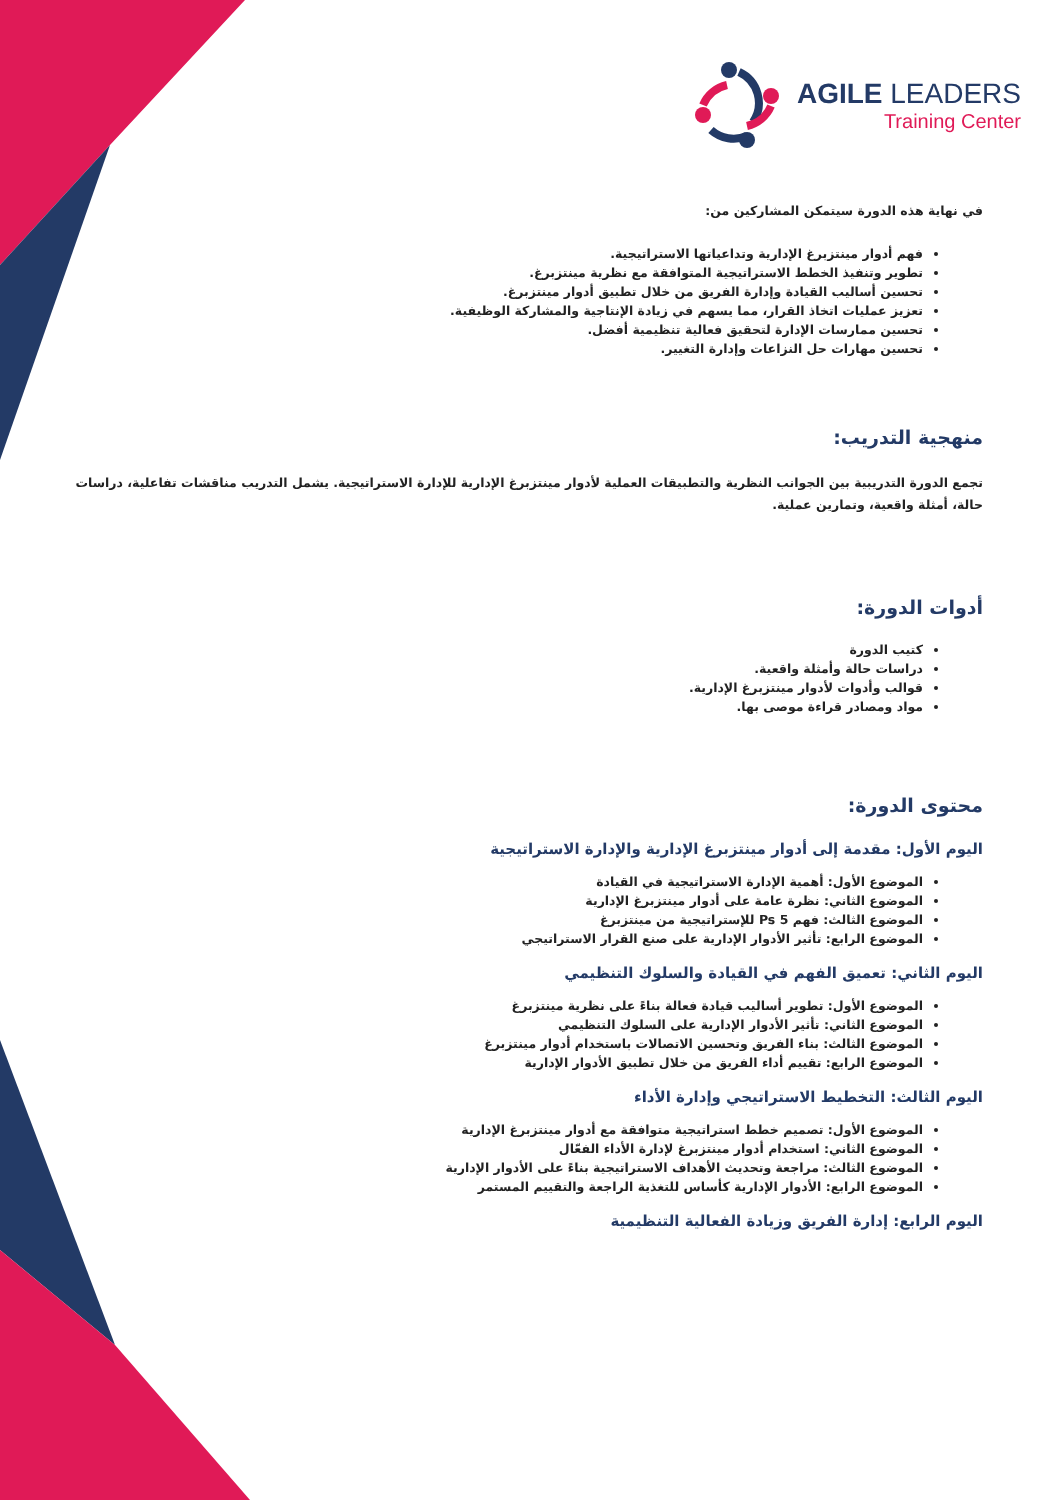AGILE LEADERS
Training Center
في نهاية هذه الدورة سيتمكن المشاركين من:
فهم أدوار مينتزبرغ الإدارية وتداعياتها الاستراتيجية.
تطوير وتنفيذ الخطط الاستراتيجية المتوافقة مع نظرية مينتزبرغ.
تحسين أساليب القيادة وإدارة الفريق من خلال تطبيق أدوار مينتزبرغ.
تعزيز عمليات اتخاذ القرار، مما يسهم في زيادة الإنتاجية والمشاركة الوظيفية.
تحسين ممارسات الإدارة لتحقيق فعالية تنظيمية أفضل.
تحسين مهارات حل النزاعات وإدارة التغيير.
منهجية التدريب:
تجمع الدورة التدريبية بين الجوانب النظرية والتطبيقات العملية لأدوار مينتزبرغ الإدارية للإدارة الاستراتيجية. يشمل التدريب مناقشات تفاعلية، دراسات حالة، أمثلة واقعية، وتمارين عملية.
أدوات الدورة:
كتيب الدورة
دراسات حالة وأمثلة واقعية.
قوالب وأدوات لأدوار مينتزبرغ الإدارية.
مواد ومصادر قراءة موصى بها.
محتوى الدورة:
اليوم الأول: مقدمة إلى أدوار مينتزبرغ الإدارية والإدارة الاستراتيجية
الموضوع الأول: أهمية الإدارة الاستراتيجية في القيادة
الموضوع الثاني: نظرة عامة على أدوار مينتزبرغ الإدارية
الموضوع الثالث: فهم 5 Ps للإستراتيجية من مينتزبرغ
الموضوع الرابع: تأثير الأدوار الإدارية على صنع القرار الاستراتيجي
اليوم الثاني: تعميق الفهم في القيادة والسلوك التنظيمي
الموضوع الأول: تطوير أساليب قيادة فعالة بناءً على نظرية مينتزبرغ
الموضوع الثاني: تأثير الأدوار الإدارية على السلوك التنظيمي
الموضوع الثالث: بناء الفريق وتحسين الاتصالات باستخدام أدوار مينتزبرغ
الموضوع الرابع: تقييم أداء الفريق من خلال تطبيق الأدوار الإدارية
اليوم الثالث: التخطيط الاستراتيجي وإدارة الأداء
الموضوع الأول: تصميم خطط استراتيجية متوافقة مع أدوار مينتزبرغ الإدارية
الموضوع الثاني: استخدام أدوار مينتزبرغ لإدارة الأداء الفعّال
الموضوع الثالث: مراجعة وتحديث الأهداف الاستراتيجية بناءً على الأدوار الإدارية
الموضوع الرابع: الأدوار الإدارية كأساس للتغذية الراجعة والتقييم المستمر
اليوم الرابع: إدارة الفريق وزيادة الفعالية التنظيمية